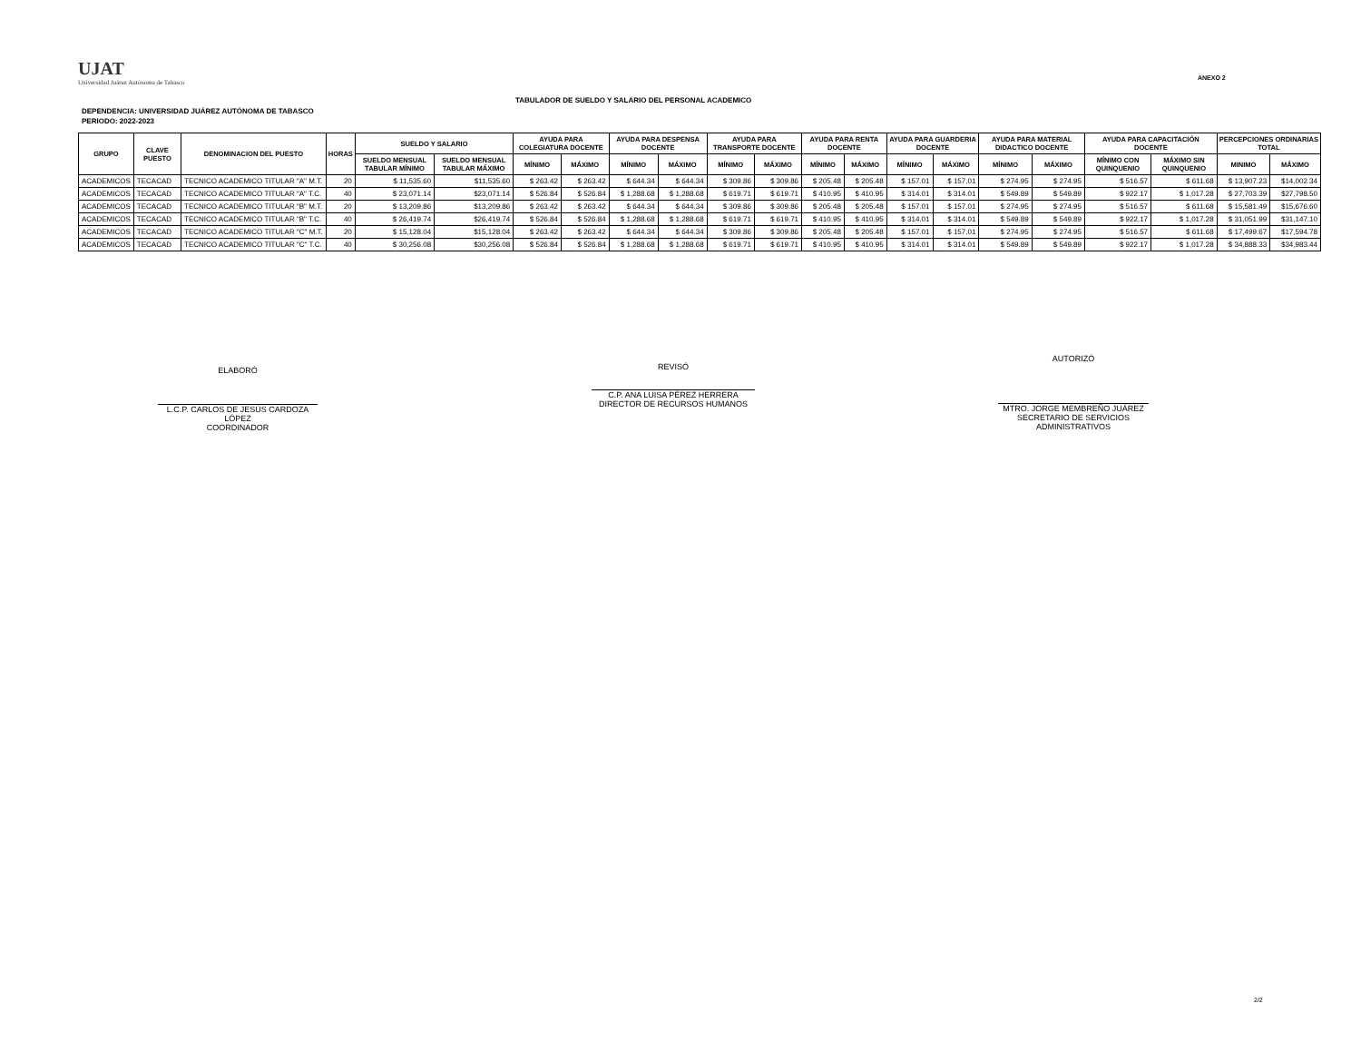UJAT
Universidad Juárez Autónoma de Tabasco
ANEXO 2
TABULADOR DE SUELDO Y SALARIO DEL PERSONAL ACADEMICO
DEPENDENCIA: UNIVERSIDAD JUÁREZ AUTÓNOMA DE TABASCO
PERIODO: 2022-2023
| GRUPO | CLAVE PUESTO | DENOMINACION DEL PUESTO | HORAS | SUELDO Y SALARIO | | AYUDA PARA COLEGIATURA DOCENTE | | AYUDA PARA DESPENSA DOCENTE | | AYUDA PARA TRANSPORTE DOCENTE | | AYUDA PARA RENTA DOCENTE | | AYUDA PARA GUARDERIA DOCENTE | | AYUDA PARA MATERIAL DIDACTICO DOCENTE | | AYUDA PARA CAPACITACIÓN DOCENTE | | PERCEPCIONES ORDINARIAS TOTAL | |
| --- | --- | --- | --- | --- | --- | --- | --- | --- | --- | --- | --- | --- | --- | --- | --- | --- | --- | --- | --- | --- | --- |
| | | | | SUELDO MENSUAL TABULAR MÍNIMO | SUELDO MENSUAL TABULAR MÁXIMO | MÍNIMO | MÁXIMO | MÍNIMO | MÁXIMO | MÍNIMO | MÁXIMO | MÍNIMO | MÁXIMO | MÍNIMO | MÁXIMO | MÍNIMO | MÁXIMO | MÍNIMO CON QUINQUENIO | MÁXIMO SIN QUINQUENIO | MINIMO | MÁXIMO |
| ACADEMICOS | TECACAD | TECNICO ACADEMICO TITULAR "A" M.T. | 20 | $ 11,535.60 | $11,535.60 | $ 263.42 | $ 263.42 | $ 644.34 | $ 644.34 | $ 309.86 | $ 309.86 | $ 205.48 | $ 205.48 | $ 157.01 | $ 157.01 | $ 274.95 | $ 274.95 | $ 516.57 | $ 611.68 | $ 13,907.23 | $14,002.34 |
| ACADEMICOS | TECACAD | TECNICO ACADEMICO TITULAR "A" T.C. | 40 | $ 23,071.14 | $23,071.14 | $ 526.84 | $ 526.84 | $ 1,288.68 | $ 1,288.68 | $ 619.71 | $ 619.71 | $ 410.95 | $ 410.95 | $ 314.01 | $ 314.01 | $ 549.89 | $ 549.89 | $ 922.17 | $ 1,017.28 | $ 27,703.39 | $27,798.50 |
| ACADEMICOS | TECACAD | TECNICO ACADEMICO TITULAR "B" M.T. | 20 | $ 13,209.86 | $13,209.86 | $ 263.42 | $ 263.42 | $ 644.34 | $ 644.34 | $ 309.86 | $ 309.86 | $ 205.48 | $ 205.48 | $ 157.01 | $ 157.01 | $ 274.95 | $ 274.95 | $ 516.57 | $ 611.68 | $ 15,581.49 | $15,676.60 |
| ACADEMICOS | TECACAD | TECNICO ACADEMICO TITULAR "B" T.C. | 40 | $ 26,419.74 | $26,419.74 | $ 526.84 | $ 526.84 | $ 1,288.68 | $ 1,288.68 | $ 619.71 | $ 619.71 | $ 410.95 | $ 410.95 | $ 314.01 | $ 314.01 | $ 549.89 | $ 549.89 | $ 922.17 | $ 1,017.28 | $ 31,051.99 | $31,147.10 |
| ACADEMICOS | TECACAD | TECNICO ACADEMICO TITULAR "C" M.T. | 20 | $ 15,128.04 | $15,128.04 | $ 263.42 | $ 263.42 | $ 644.34 | $ 644.34 | $ 309.86 | $ 309.86 | $ 205.48 | $ 205.48 | $ 157.01 | $ 157.01 | $ 274.95 | $ 274.95 | $ 516.57 | $ 611.68 | $ 17,499.67 | $17,594.78 |
| ACADEMICOS | TECACAD | TECNICO ACADEMICO TITULAR "C" T.C. | 40 | $ 30,256.08 | $30,256.08 | $ 526.84 | $ 526.84 | $ 1,288.68 | $ 1,288.68 | $ 619.71 | $ 619.71 | $ 410.95 | $ 410.95 | $ 314.01 | $ 314.01 | $ 549.89 | $ 549.89 | $ 922.17 | $ 1,017.28 | $ 34,888.33 | $34,983.44 |
ELABORÓ
L.C.P. CARLOS DE JESÚS CARDOZA LÓPEZ
COORDINADOR
REVISÓ
C.P. ANA LUISA PÉREZ HERRERA
DIRECTOR DE RECURSOS HUMANOS
AUTORIZÓ
MTRO. JORGE MEMBREÑO JUÁREZ
SECRETARIO DE SERVICIOS ADMINISTRATIVOS
2/2